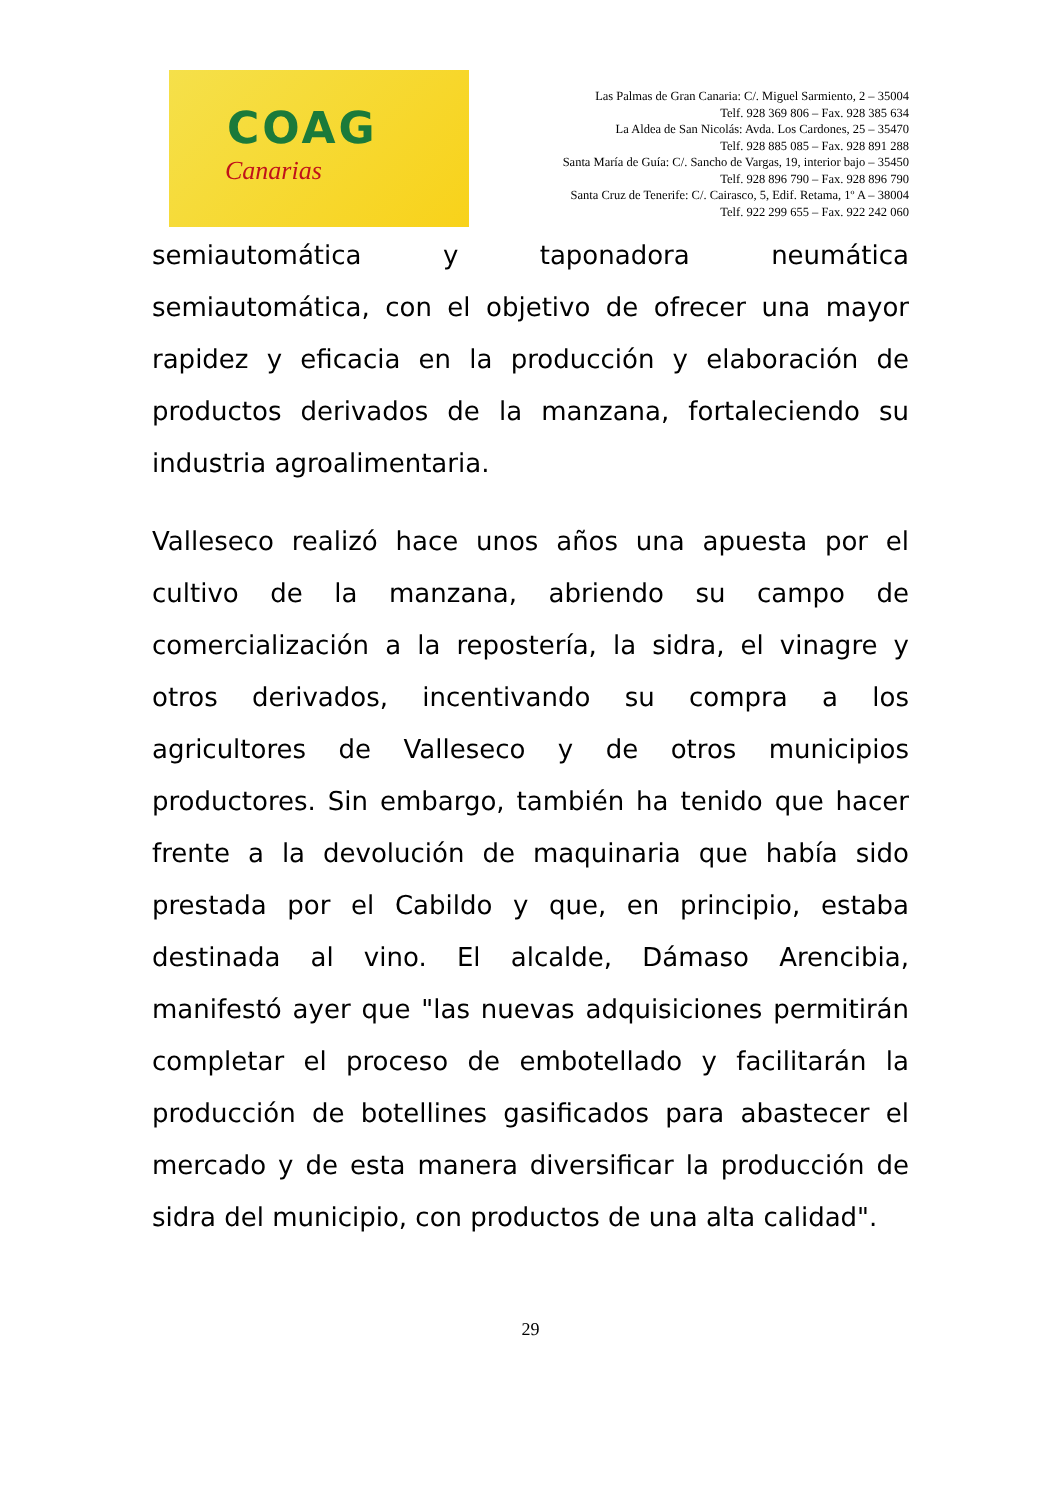COAG
Canarias
Las Palmas de Gran Canaria: C/. Miguel Sarmiento, 2 – 35004
Telf. 928 369 806 – Fax. 928 385 634
La Aldea de San Nicolás: Avda. Los Cardones, 25 – 35470
Telf. 928 885 085 – Fax. 928 891 288
Santa María de Guía: C/. Sancho de Vargas, 19, interior bajo – 35450
Telf. 928 896 790 – Fax. 928 896 790
Santa Cruz de Tenerife: C/. Cairasco, 5, Edif. Retama, 1º A – 38004
Telf. 922 299 655 – Fax. 922 242 060
semiautomática y taponadora neumática semiautomática, con el objetivo de ofrecer una mayor rapidez y eficacia en la producción y elaboración de productos derivados de la manzana, fortaleciendo su industria agroalimentaria.
Valleseco realizó hace unos años una apuesta por el cultivo de la manzana, abriendo su campo de comercialización a la repostería, la sidra, el vinagre y otros derivados, incentivando su compra a los agricultores de Valleseco y de otros municipios productores. Sin embargo, también ha tenido que hacer frente a la devolución de maquinaria que había sido prestada por el Cabildo y que, en principio, estaba destinada al vino. El alcalde, Dámaso Arencibia, manifestó ayer que "las nuevas adquisiciones permitirán completar el proceso de embotellado y facilitarán la producción de botellines gasificados para abastecer el mercado y de esta manera diversificar la producción de sidra del municipio, con productos de una alta calidad".
29